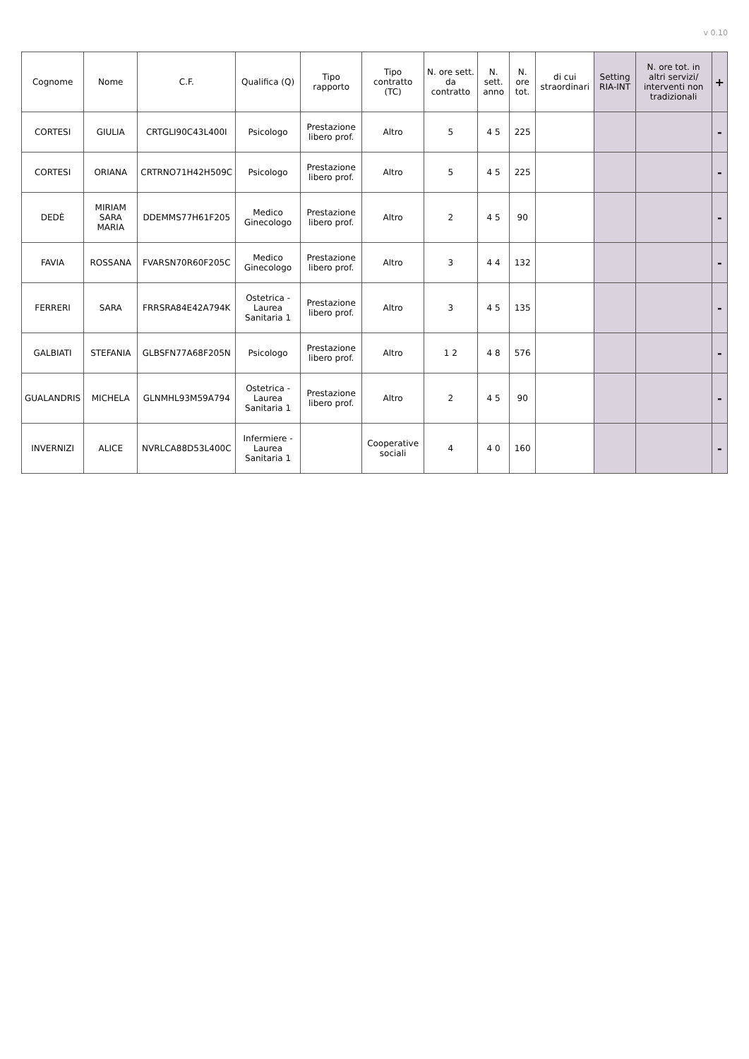v 0.10
| Cognome | Nome | C.F. | Qualifica (Q) | Tipo rapporto | Tipo contratto (TC) | N. ore sett. da contratto | N. sett. anno | N. ore tot. | di cui straordinari | Setting RIA-INT | N. ore tot. in altri servizi/ interventi non tradizionali | + |
| --- | --- | --- | --- | --- | --- | --- | --- | --- | --- | --- | --- | --- |
| CORTESI | GIULIA | CRTGLI90C43L400I | Psicologo | Prestazione libero prof. | Altro | 5 | 4 5 | 225 | | | | - |
| CORTESI | ORIANA | CRTRNO71H42H509C | Psicologo | Prestazione libero prof. | Altro | 5 | 4 5 | 225 | | | | - |
| DEDÈ | MIRIAM SARA MARIA | DDEMMS77H61F205 | Medico Ginecologo | Prestazione libero prof. | Altro | 2 | 4 5 | 90 | | | | - |
| FAVIA | ROSSANA | FVARSN70R60F205C | Medico Ginecologo | Prestazione libero prof. | Altro | 3 | 4 4 | 132 | | | | - |
| FERRERI | SARA | FRRSRA84E42A794K | Ostetrica - Laurea Sanitaria 1 | Prestazione libero prof. | Altro | 3 | 4 5 | 135 | | | | - |
| GALBIATI | STEFANIA | GLBSFN77A68F205N | Psicologo | Prestazione libero prof. | Altro | 1 2 | 4 8 | 576 | | | | - |
| GUALANDRIS | MICHELA | GLNMHL93M59A794 | Ostetrica - Laurea Sanitaria 1 | Prestazione libero prof. | Altro | 2 | 4 5 | 90 | | | | - |
| INVERNIZI | ALICE | NVRLCA88D53L400C | Infermiere - Laurea Sanitaria 1 | | Cooperative sociali | 4 | 4 0 | 160 | | | | - |